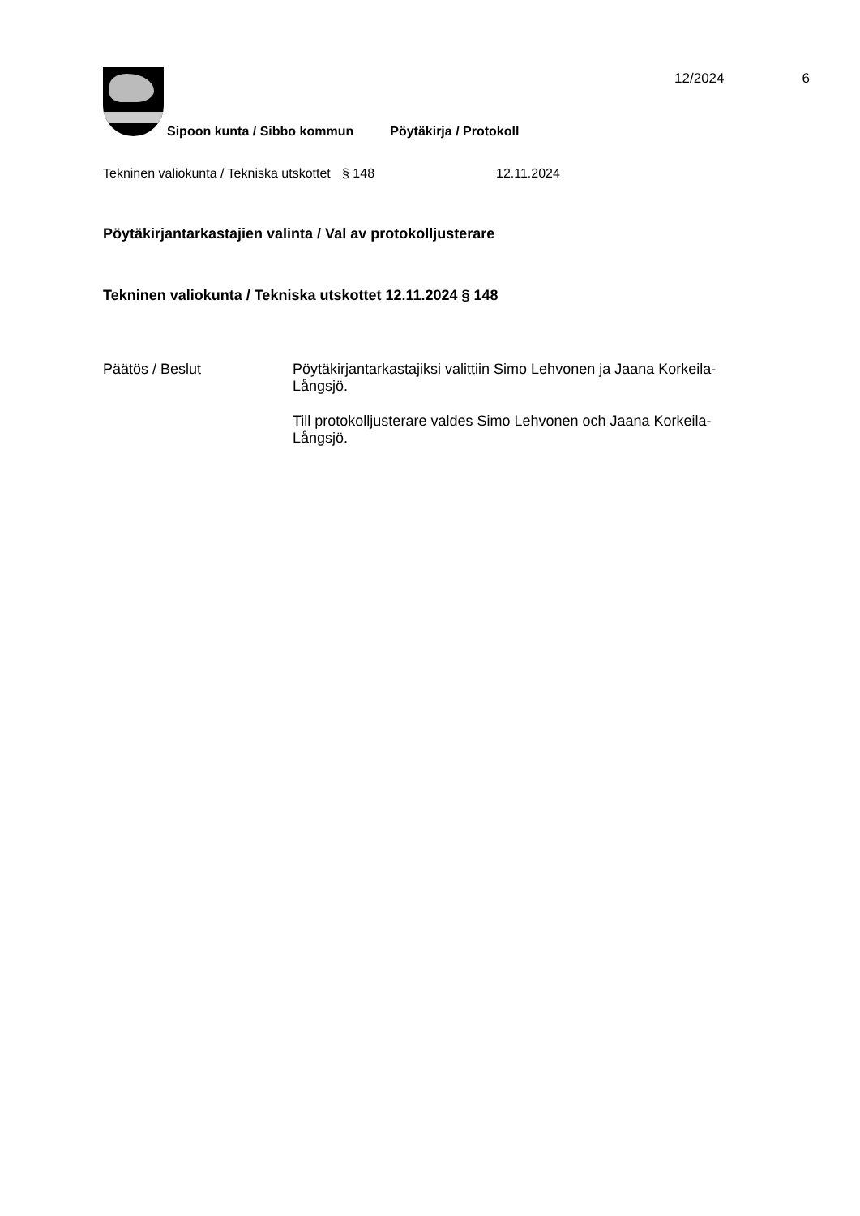12/2024 6
Sipoon kunta / Sibbo kommun Pöytäkirja / Protokoll
Tekninen valiokunta / Tekniska utskottet
§ 148 12.11.2024
Pöytäkirjantarkastajien valinta / Val av protokolljusterare
Tekninen valiokunta / Tekniska utskottet 12.11.2024 § 148
Päätös / Beslut Pöytäkirjantarkastajiksi valittiin Simo Lehvonen ja Jaana Korkeila-Långsjö.
Till protokolljusterare valdes Simo Lehvonen och Jaana Korkeila-Långsjö.